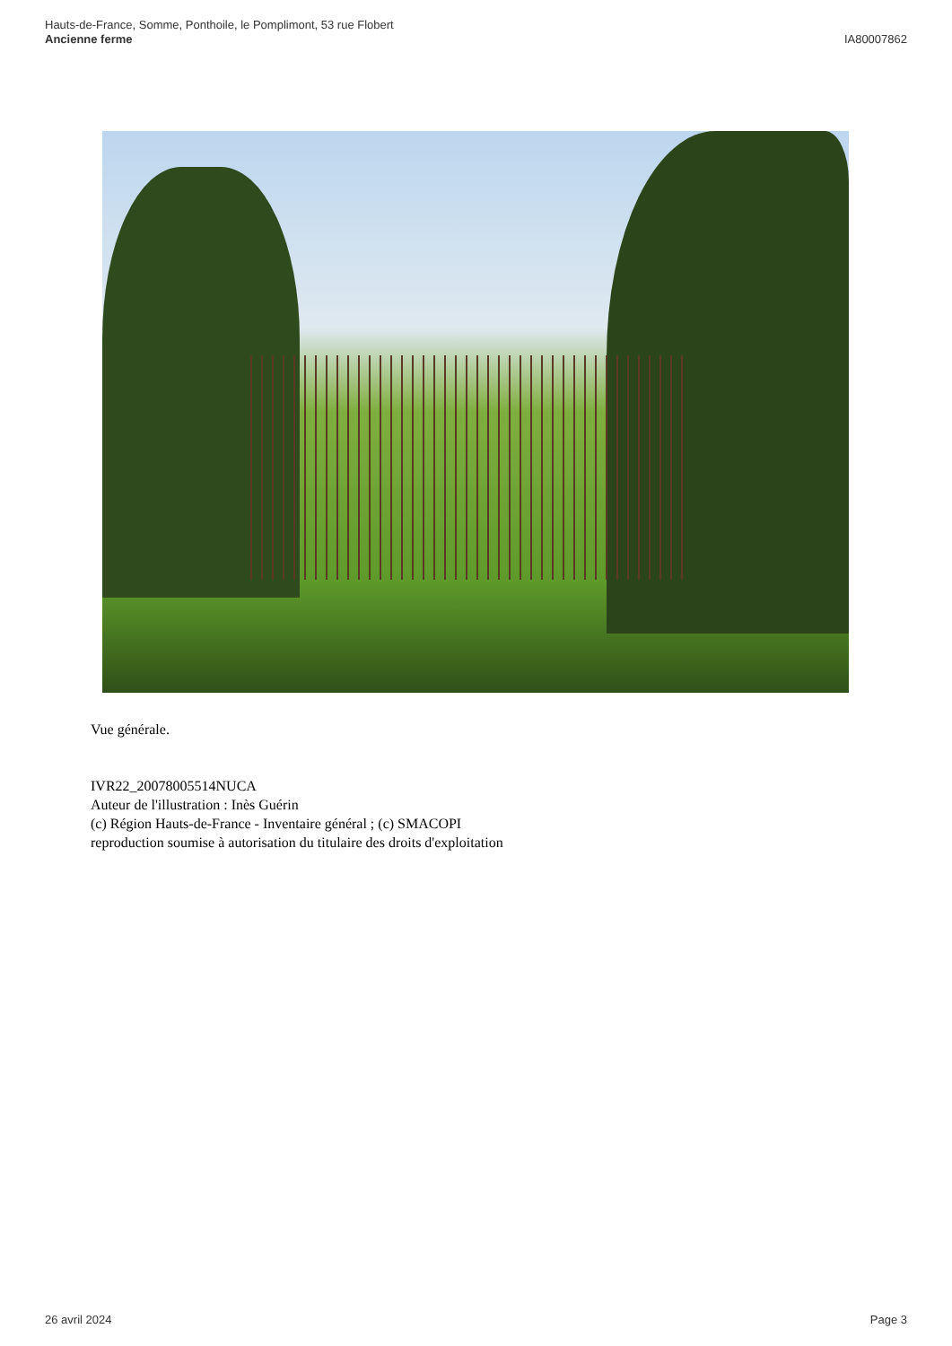Hauts-de-France, Somme, Ponthoile, le Pomplimont, 53 rue Flobert
Ancienne ferme
IA80007862
Vue générale.
IVR22_20078005514NUCA
Auteur de l'illustration : Inès Guérin
(c) Région Hauts-de-France - Inventaire général ; (c) SMACOPI
reproduction soumise à autorisation du titulaire des droits d'exploitation
26 avril 2024 Page 3